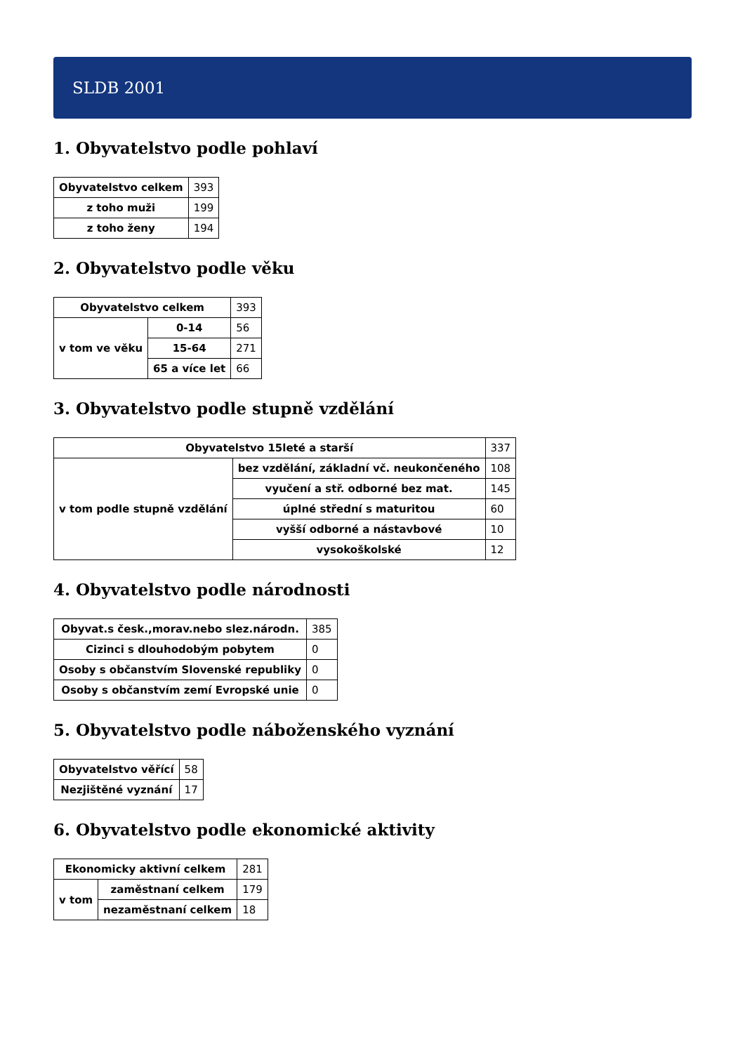SLDB 2001
1. Obyvatelstvo podle pohlaví
| Obyvatelstvo celkem | 393 |
| z toho muži | 199 |
| z toho ženy | 194 |
2. Obyvatelstvo podle věku
| Obyvatelstvo celkem | | 393 |
| v tom ve věku | 0-14 | 56 |
| | 15-64 | 271 |
| | 65 a více let | 66 |
3. Obyvatelstvo podle stupně vzdělání
| Obyvatelstvo 15leté a starší | | 337 |
| v tom podle stupně vzdělání | bez vzdělání, základní vč. neukončeného | 108 |
| | vyučení a stř. odborné bez mat. | 145 |
| | úplné střední s maturitou | 60 |
| | vyšší odborné a nástavbové | 10 |
| | vysokoškolské | 12 |
4. Obyvatelstvo podle národnosti
| Obyvat.s česk.,morav.nebo slez.národn. | 385 |
| Cizinci s dlouhodobým pobytem | 0 |
| Osoby s občanstvím Slovenské republiky | 0 |
| Osoby s občanstvím zemí Evropské unie | 0 |
5. Obyvatelstvo podle náboženského vyznání
| Obyvatelstvo věřící | 58 |
| Nezjištěné vyznání | 17 |
6. Obyvatelstvo podle ekonomické aktivity
| Ekonomicky aktivní celkem | | 281 |
| v tom | zaměstnaní celkem | 179 |
| | nezaměstnaní celkem | 18 |